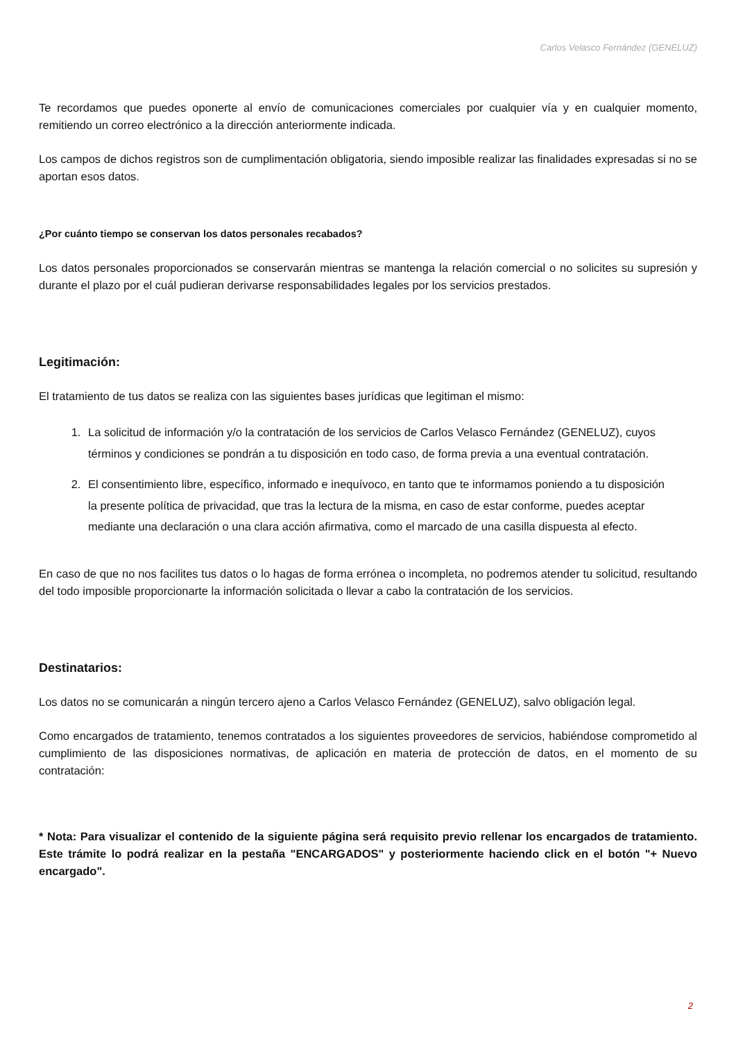Carlos Velasco Fernández (GENELUZ)
Te recordamos que puedes oponerte al envío de comunicaciones comerciales por cualquier vía y en cualquier momento, remitiendo un correo electrónico a la dirección anteriormente indicada.
Los campos de dichos registros son de cumplimentación obligatoria, siendo imposible realizar las finalidades expresadas si no se aportan esos datos.
¿Por cuánto tiempo se conservan los datos personales recabados?
Los datos personales proporcionados se conservarán mientras se mantenga la relación comercial o no solicites su supresión y durante el plazo por el cuál pudieran derivarse responsabilidades legales por los servicios prestados.
Legitimación:
El tratamiento de tus datos se realiza con las siguientes bases jurídicas que legitiman el mismo:
1. La solicitud de información y/o la contratación de los servicios de Carlos Velasco Fernández (GENELUZ), cuyos términos y condiciones se pondrán a tu disposición en todo caso, de forma previa a una eventual contratación.
2. El consentimiento libre, específico, informado e inequívoco, en tanto que te informamos poniendo a tu disposición la presente política de privacidad, que tras la lectura de la misma, en caso de estar conforme, puedes aceptar mediante una declaración o una clara acción afirmativa, como el marcado de una casilla dispuesta al efecto.
En caso de que no nos facilites tus datos o lo hagas de forma errónea o incompleta, no podremos atender tu solicitud, resultando del todo imposible proporcionarte la información solicitada o llevar a cabo la contratación de los servicios.
Destinatarios:
Los datos no se comunicarán a ningún tercero ajeno a Carlos Velasco Fernández (GENELUZ), salvo obligación legal.
Como encargados de tratamiento, tenemos contratados a los siguientes proveedores de servicios, habiéndose comprometido al cumplimiento de las disposiciones normativas, de aplicación en materia de protección de datos, en el momento de su contratación:
* Nota: Para visualizar el contenido de la siguiente página será requisito previo rellenar los encargados de tratamiento. Este trámite lo podrá realizar en la pestaña "ENCARGADOS" y posteriormente haciendo click en el botón "+ Nuevo encargado".
2